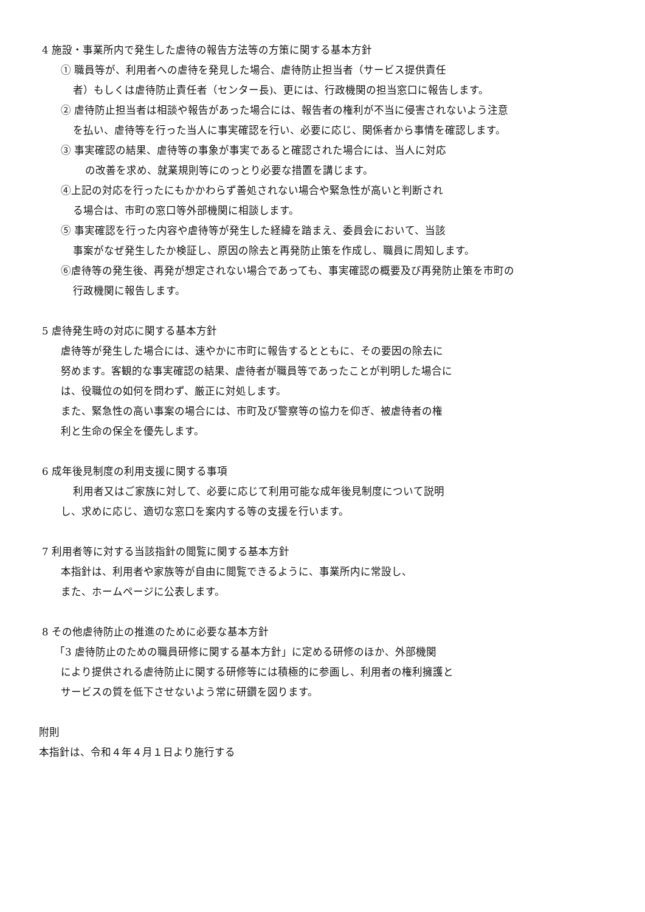4 施設・事業所内で発生した虐待の報告方法等の方策に関する基本方針
① 職員等が、利用者への虐待を発見した場合、虐待防止担当者（サービス提供責任
者）もしくは虐待防止責任者（センター長)、更には、行政機関の担当窓口に報告します。
② 虐待防止担当者は相談や報告があった場合には、報告者の権利が不当に侵害されないよう注意
を払い、虐待等を行った当人に事実確認を行い、必要に応じ、関係者から事情を確認します。
③ 事実確認の結果、虐待等の事象が事実であると確認された場合には、当人に対応
の改善を求め、就業規則等にのっとり必要な措置を講じます。
④上記の対応を行ったにもかかわらず善処されない場合や緊急性が高いと判断され
る場合は、市町の窓口等外部機関に相談します。
⑤ 事実確認を行った内容や虐待等が発生した経緯を踏まえ、委員会において、当該
事案がなぜ発生したか検証し、原因の除去と再発防止策を作成し、職員に周知します。
⑥虐待等の発生後、再発が想定されない場合であっても、事実確認の概要及び再発防止策を市町の
行政機関に報告します。
5 虐待発生時の対応に関する基本方針
虐待等が発生した場合には、速やかに市町に報告するとともに、その要因の除去に
努めます。客観的な事実確認の結果、虐待者が職員等であったことが判明した場合に
は、役職位の如何を問わず、厳正に対処します。
また、緊急性の高い事案の場合には、市町及び警察等の協力を仰ぎ、被虐待者の権
利と生命の保全を優先します。
6 成年後見制度の利用支援に関する事項
利用者又はご家族に対して、必要に応じて利用可能な成年後見制度について説明
し、求めに応じ、適切な窓口を案内する等の支援を行います。
7 利用者等に対する当該指針の閲覧に関する基本方針
本指針は、利用者や家族等が自由に閲覧できるように、事業所内に常設し、
また、ホームページに公表します。
8 その他虐待防止の推進のために必要な基本方針
「3 虐待防止のための職員研修に関する基本方針」に定める研修のほか、外部機関
により提供される虐待防止に関する研修等には積極的に参画し、利用者の権利擁護と
サービスの質を低下させないよう常に研鑽を図ります。
附則
本指針は、令和４年４月１日より施行する